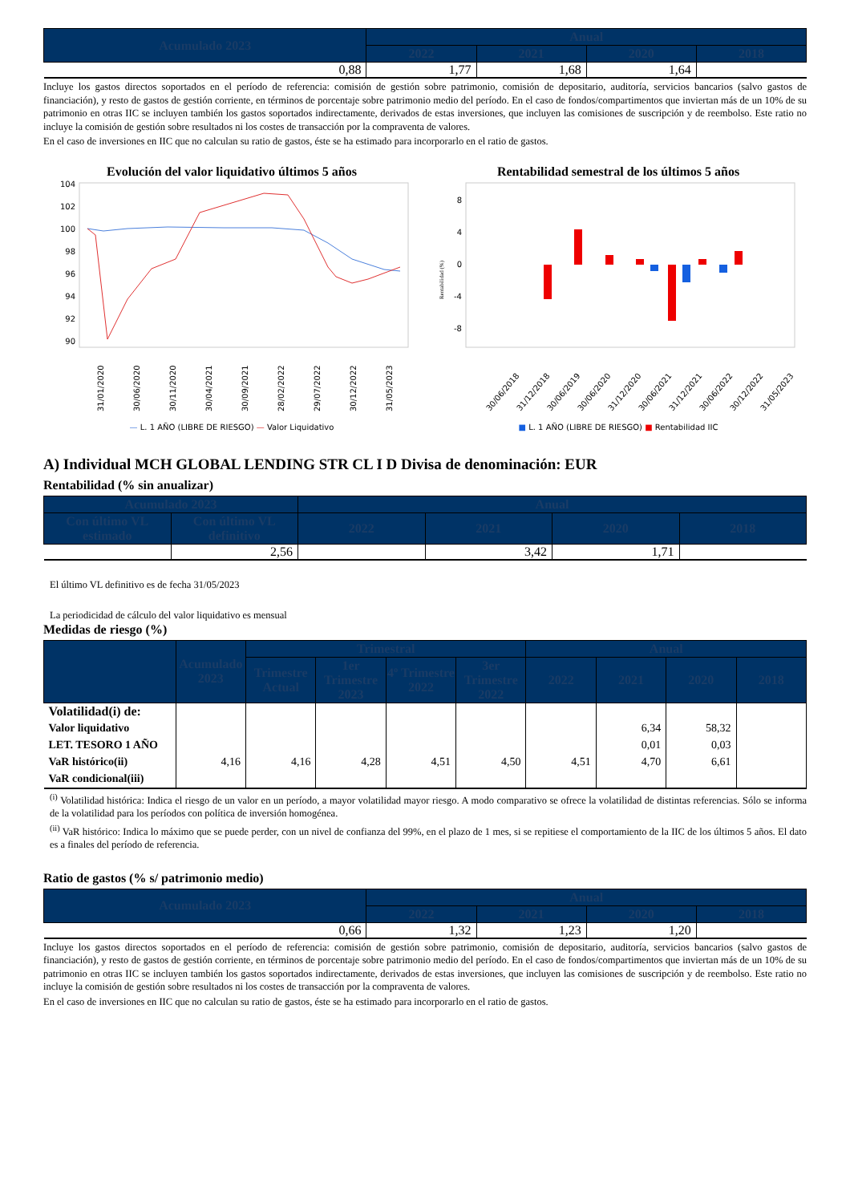| Acumulado 2023 | Anual | | | |
| --- | --- | --- | --- | --- |
| | 2022 | 2021 | 2020 | 2018 |
| 0,88 | 1,77 | 1,68 | 1,64 | |
Incluye los gastos directos soportados en el período de referencia: comisión de gestión sobre patrimonio, comisión de depositario, auditoría, servicios bancarios (salvo gastos de financiación), y resto de gastos de gestión corriente, en términos de porcentaje sobre patrimonio medio del período. En el caso de fondos/compartimentos que inviertan más de un 10% de su patrimonio en otras IIC se incluyen también los gastos soportados indirectamente, derivados de estas inversiones, que incluyen las comisiones de suscripción y de reembolso. Este ratio no incluye la comisión de gestión sobre resultados ni los costes de transacción por la compraventa de valores.
En el caso de inversiones en IIC que no calculan su ratio de gastos, éste se ha estimado para incorporarlo en el ratio de gastos.
Evolución del valor liquidativo últimos 5 años
104
102
100
98
96
94
92
90
31/01/2020
30/06/2020
30/11/2020
30/04/2021
30/09/2021
28/02/2022
29/07/2022
30/12/2022
31/05/2023
— L. 1 AÑO (LIBRE DE RIESGO) — Valor Liquidativo
Rentabilidad semestral de los últimos 5 años
8
4
0
-4
-8
Rentabilidad (%)
30/06/2018
31/12/2018
30/06/2019
30/06/2020
31/12/2020
30/06/2021
31/12/2021
30/06/2022
30/12/2022
31/05/2023
■ L. 1 AÑO (LIBRE DE RIESGO) ■ Rentabilidad IIC
A) Individual MCH GLOBAL LENDING STR CL I D Divisa de denominación: EUR
Rentabilidad (% sin anualizar)
| Acumulado 2023 | | Anual | | | |
| --- | --- | --- | --- | --- | --- |
| Con último VL estimado | Con último VL definitivo | 2022 | 2021 | 2020 | 2018 |
| | 2,56 | | 3,42 | 1,71 | |
El último VL definitivo es de fecha 31/05/2023
La periodicidad de cálculo del valor liquidativo es mensual
Medidas de riesgo (%)
| | Acumulado 2023 | Trimestral | | | | Anual | | | |
| --- | --- | --- | --- | --- | --- | --- | --- | --- | --- |
| | | Trimestre Actual | 1er Trimestre 2023 | 4º Trimestre 2022 | 3er Trimestre 2022 | 2022 | 2021 | 2020 | 2018 |
| Volatilidad(i) de: | | | | | | | | | |
| Valor liquidativo | | | | | | | 6,34 | 58,32 | |
| LET. TESORO 1 AÑO | | | | | | | 0,01 | 0,03 | |
| VaR histórico(ii) | 4,16 | 4,16 | 4,28 | 4,51 | 4,50 | 4,51 | 4,70 | 6,61 | |
| VaR condicional(iii) | | | | | | | | | |
<sup>(i)</sup> Volatilidad histórica: Indica el riesgo de un valor en un período, a mayor volatilidad mayor riesgo. A modo comparativo se ofrece la volatilidad de distintas referencias. Sólo se informa de la volatilidad para los períodos con política de inversión homogénea.
<sup>(ii)</sup> VaR histórico: Indica lo máximo que se puede perder, con un nivel de confianza del 99%, en el plazo de 1 mes, si se repitiese el comportamiento de la IIC de los últimos 5 años. El dato es a finales del período de referencia.
Ratio de gastos (% s/ patrimonio medio)
| Acumulado 2023 | Anual | | | |
| --- | --- | --- | --- | --- |
| | 2022 | 2021 | 2020 | 2018 |
| 0,66 | 1,32 | 1,23 | 1,20 | |
Incluye los gastos directos soportados en el período de referencia: comisión de gestión sobre patrimonio, comisión de depositario, auditoría, servicios bancarios (salvo gastos de financiación), y resto de gastos de gestión corriente, en términos de porcentaje sobre patrimonio medio del período. En el caso de fondos/compartimentos que inviertan más de un 10% de su patrimonio en otras IIC se incluyen también los gastos soportados indirectamente, derivados de estas inversiones, que incluyen las comisiones de suscripción y de reembolso. Este ratio no incluye la comisión de gestión sobre resultados ni los costes de transacción por la compraventa de valores.
En el caso de inversiones en IIC que no calculan su ratio de gastos, éste se ha estimado para incorporarlo en el ratio de gastos.